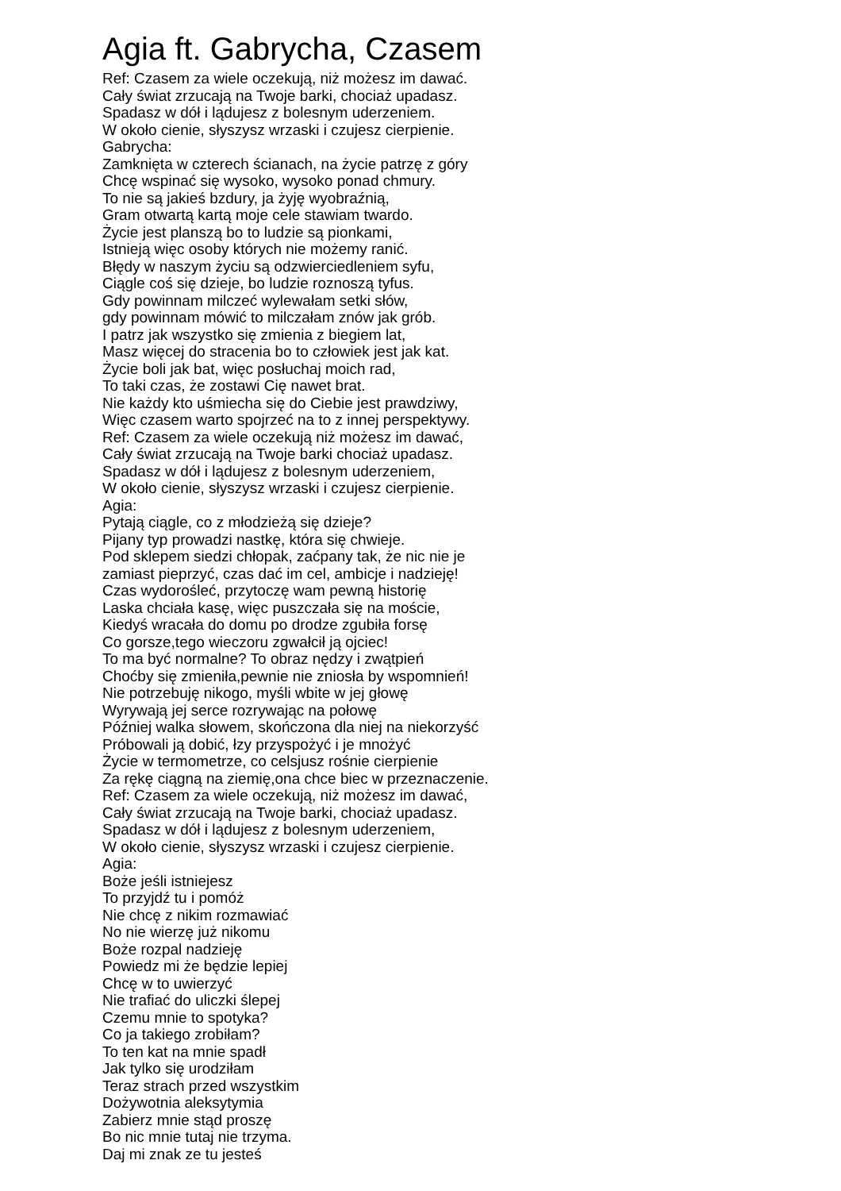Agia ft. Gabrycha, Czasem
Ref: Czasem za wiele oczekują, niż możesz im dawać.
Cały świat zrzucają na Twoje barki, chociaż upadasz.
Spadasz w dół i lądujesz z bolesnym uderzeniem.
W około cienie, słyszysz wrzaski i czujesz cierpienie.
Gabrycha:
Zamknięta w czterech ścianach, na życie patrzę z góry
Chcę wspinać się wysoko, wysoko ponad chmury.
To nie są jakieś bzdury, ja żyję wyobraźnią,
Gram otwartą kartą moje cele stawiam twardo.
Życie jest planszą bo to ludzie są pionkami,
Istnieją więc osoby których nie możemy ranić.
Błędy w naszym życiu są odzwierciedleniem syfu,
Ciągle coś się dzieje, bo ludzie roznoszą tyfus.
Gdy powinnam milczeć wylewałam setki słów,
gdy powinnam mówić to milczałam znów jak grób.
I patrz jak wszystko się zmienia z biegiem lat,
Masz więcej do stracenia bo to człowiek jest jak kat.
Życie boli jak bat, więc posłuchaj moich rad,
To taki czas, że zostawi Cię nawet brat.
Nie każdy kto uśmiecha się do Ciebie jest prawdziwy,
Więc czasem warto spojrzeć na to z innej perspektywy.
Ref: Czasem za wiele oczekują niż możesz im dawać,
Cały świat zrzucają na Twoje barki chociaż upadasz.
Spadasz w dół i lądujesz z bolesnym uderzeniem,
W około cienie, słyszysz wrzaski i czujesz cierpienie.
Agia:
Pytają ciągle, co z młodzieżą się dzieje?
Pijany typ prowadzi nastkę, która się chwieje.
Pod sklepem siedzi chłopak, zaćpany tak, że nic nie je
zamiast pieprzyć, czas dać im cel, ambicje i nadzieję!
Czas wydorośleć, przytoczę wam pewną historię
Laska chciała kasę, więc puszczała się na moście,
Kiedyś wracała do domu po drodze zgubiła forsę
Co gorsze,tego wieczoru zgwałcił ją ojciec!
To ma być normalne? To obraz nędzy i zwątpień
Choćby się zmieniła,pewnie nie zniosła by wspomnień!
Nie potrzebuję nikogo, myśli wbite w jej głowę
Wyrywają jej serce rozrywając na połowę
Później walka słowem, skończona dla niej na niekorzyść
Próbowali ją dobić, łzy przyspożyć i je mnożyć
Życie w termometrze, co celsjusz rośnie cierpienie
Za rękę ciągną na ziemię,ona chce biec w przeznaczenie.
Ref: Czasem za wiele oczekują, niż możesz im dawać,
Cały świat zrzucają na Twoje barki, chociaż upadasz.
Spadasz w dół i lądujesz z bolesnym uderzeniem,
W około cienie, słyszysz wrzaski i czujesz cierpienie.
Agia:
Boże jeśli istniejesz
To przyjdź tu i pomóż
Nie chcę z nikim rozmawiać
No nie wierzę już nikomu
Boże rozpal nadzieję
Powiedz mi że będzie lepiej
Chcę w to uwierzyć
Nie trafiać do uliczki ślepej
Czemu mnie to spotyka?
Co ja takiego zrobiłam?
To ten kat na mnie spadł
Jak tylko się urodziłam
Teraz strach przed wszystkim
Dożywotnia aleksytymia
Zabierz mnie stąd proszę
Bo nic mnie tutaj nie trzyma.
Daj mi znak ze tu jesteś